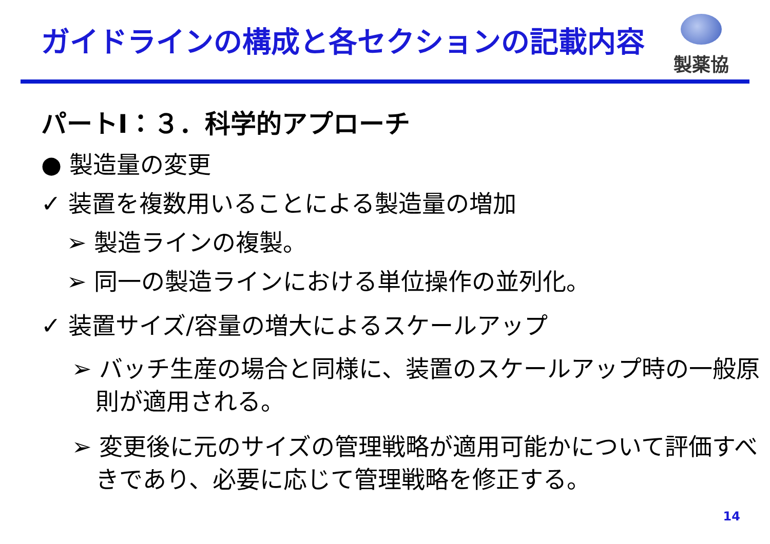ガイドラインの構成と各セクションの記載内容
製薬協
パートⅠ：３．科学的アプローチ
● 製造量の変更
✓ 装置を複数用いることによる製造量の増加
➢ 製造ラインの複製。
➢ 同一の製造ラインにおける単位操作の並列化。
✓ 装置サイズ/容量の増大によるスケールアップ
➢ バッチ生産の場合と同様に、装置のスケールアップ時の一般原則が適用される。
➢ 変更後に元のサイズの管理戦略が適用可能かについて評価すべきであり、必要に応じて管理戦略を修正する。
14